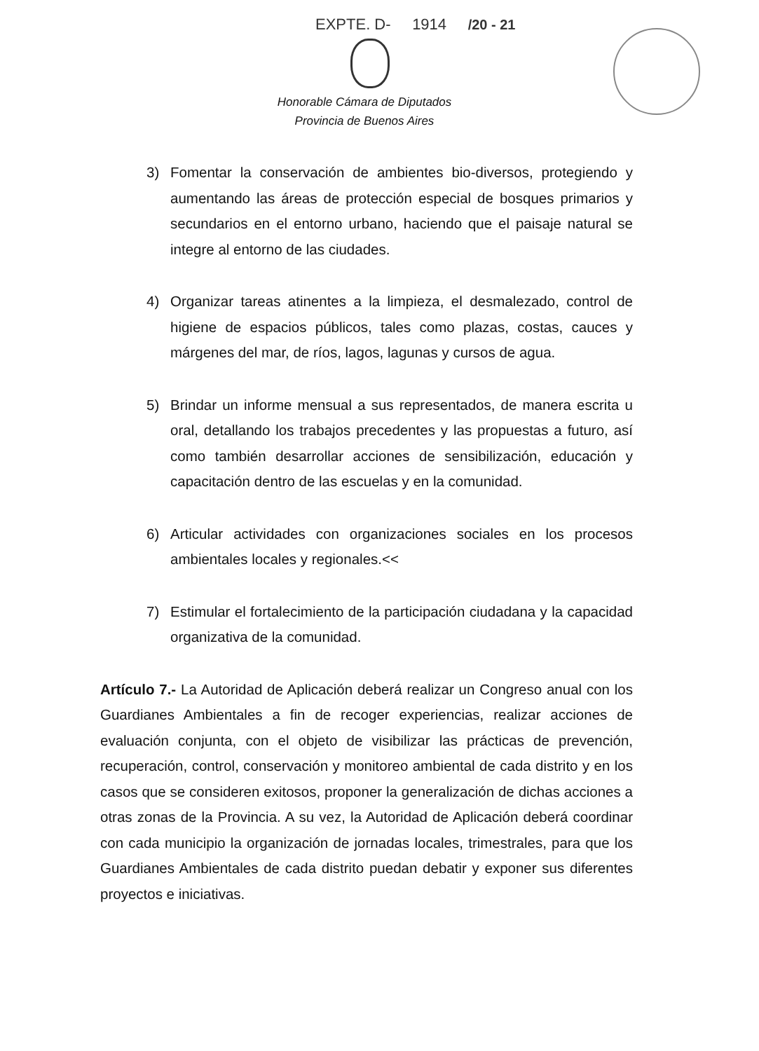EXPTE. D- 1914 /20 - 21
Honorable Cámara de Diputados
Provincia de Buenos Aires
3) Fomentar la conservación de ambientes bio-diversos, protegiendo y aumentando las áreas de protección especial de bosques primarios y secundarios en el entorno urbano, haciendo que el paisaje natural se integre al entorno de las ciudades.
4) Organizar tareas atinentes a la limpieza, el desmalezado, control de higiene de espacios públicos, tales como plazas, costas, cauces y márgenes del mar, de ríos, lagos, lagunas y cursos de agua.
5) Brindar un informe mensual a sus representados, de manera escrita u oral, detallando los trabajos precedentes y las propuestas a futuro, así como también desarrollar acciones de sensibilización, educación y capacitación dentro de las escuelas y en la comunidad.
6) Articular actividades con organizaciones sociales en los procesos ambientales locales y regionales.<<
7) Estimular el fortalecimiento de la participación ciudadana y la capacidad organizativa de la comunidad.
Artículo 7.- La Autoridad de Aplicación deberá realizar un Congreso anual con los Guardianes Ambientales a fin de recoger experiencias, realizar acciones de evaluación conjunta, con el objeto de visibilizar las prácticas de prevención, recuperación, control, conservación y monitoreo ambiental de cada distrito y en los casos que se consideren exitosos, proponer la generalización de dichas acciones a otras zonas de la Provincia. A su vez, la Autoridad de Aplicación deberá coordinar con cada municipio la organización de jornadas locales, trimestrales, para que los Guardianes Ambientales de cada distrito puedan debatir y exponer sus diferentes proyectos e iniciativas.